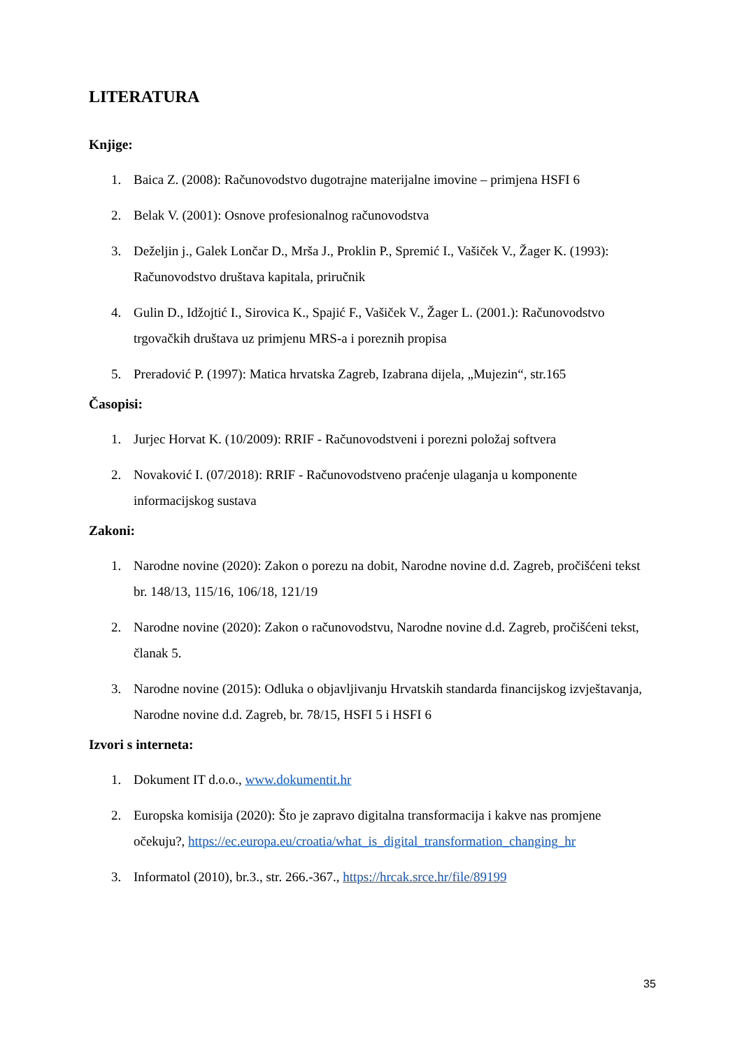LITERATURA
Knjige:
1. Baica Z. (2008): Računovodstvo dugotrajne materijalne imovine – primjena HSFI 6
2. Belak V. (2001): Osnove profesionalnog računovodstva
3. Deželjin j., Galek Lončar D., Mrša J., Proklin P., Spremić I., Vašiček V., Žager K. (1993): Računovodstvo društava kapitala, priručnik
4. Gulin D., Idžojtić I., Sirovica K., Spajić F., Vašiček V., Žager L. (2001.): Računovodstvo trgovačkih društava uz primjenu MRS-a i poreznih propisa
5. Preradović P. (1997): Matica hrvatska Zagreb, Izabrana dijela, „Mujezin“, str.165
Časopisi:
1. Jurjec Horvat K. (10/2009): RRIF - Računovodstveni i porezni položaj softvera
2. Novaković I. (07/2018): RRIF - Računovodstveno praćenje ulaganja u komponente informacijskog sustava
Zakoni:
1. Narodne novine (2020): Zakon o porezu na dobit, Narodne novine d.d. Zagreb, pročišćeni tekst br. 148/13, 115/16, 106/18, 121/19
2. Narodne novine (2020): Zakon o računovodstvu, Narodne novine d.d. Zagreb, pročišćeni tekst, članak 5.
3. Narodne novine (2015): Odluka o objavljivanju Hrvatskih standarda financijskog izvještavanja, Narodne novine d.d. Zagreb, br. 78/15, HSFI 5 i HSFI 6
Izvori s interneta:
1. Dokument IT d.o.o., www.dokumentit.hr
2. Europska komisija (2020): Što je zapravo digitalna transformacija i kakve nas promjene očekuju?, https://ec.europa.eu/croatia/what_is_digital_transformation_changing_hr
3. Informatol (2010), br.3., str. 266.-367., https://hrcak.srce.hr/file/89199
35